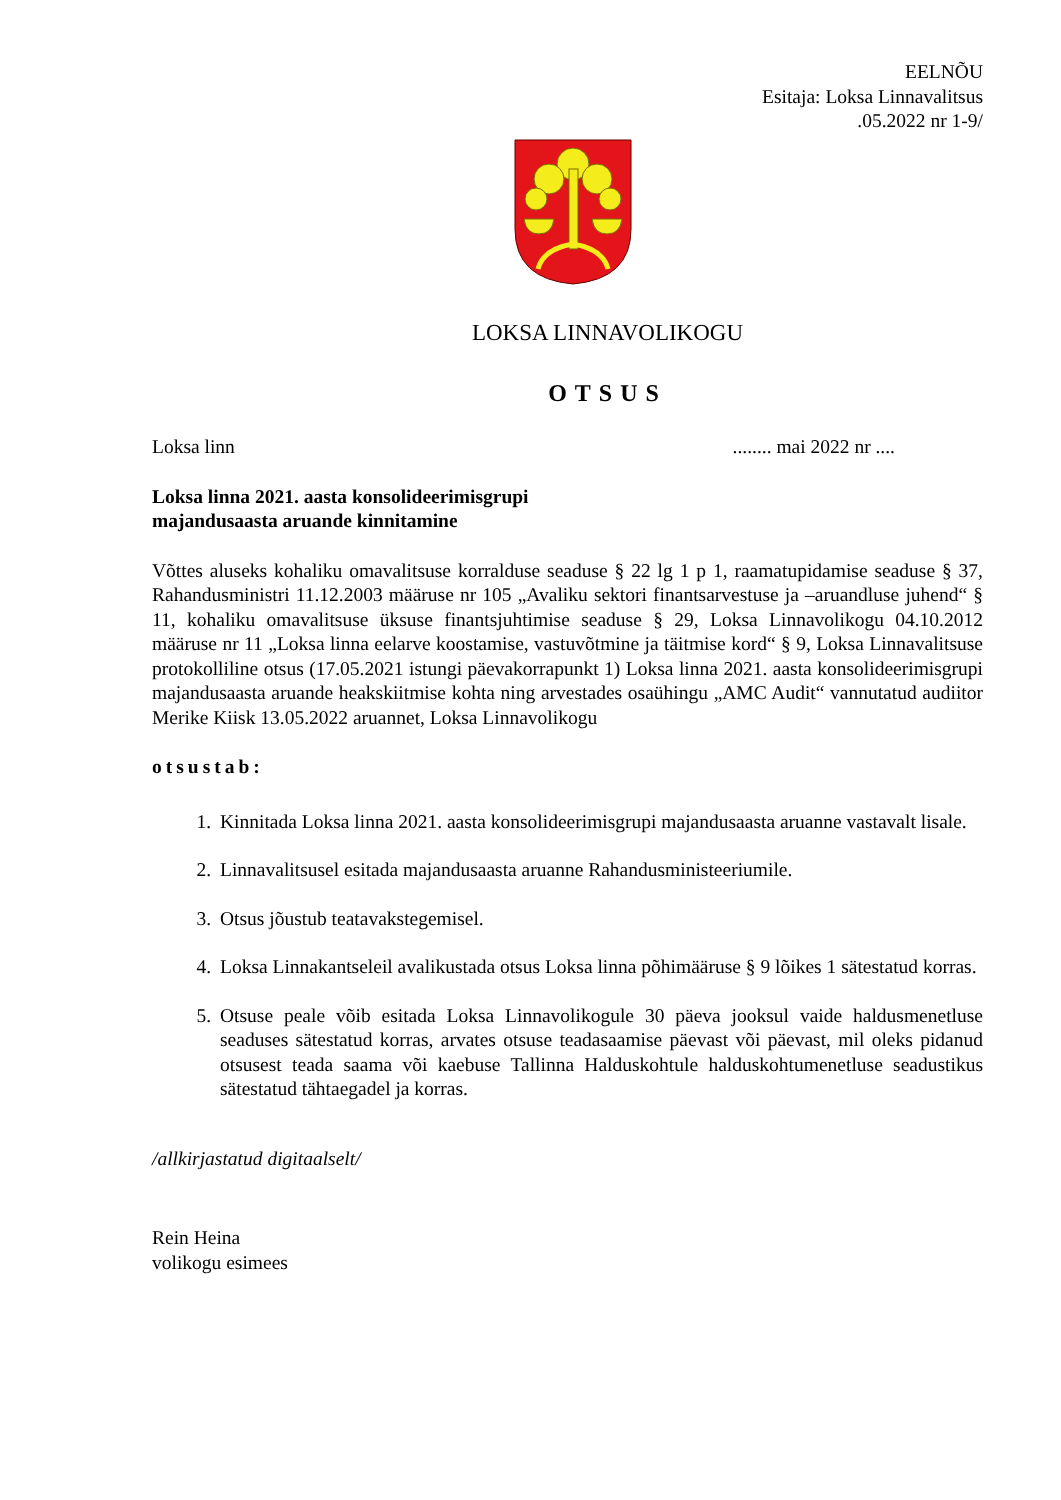EELNÕU
Esitaja: Loksa Linnavalitsus
.05.2022 nr 1-9/
LOKSA LINNAVOLIKOGU
OTSUS
Loksa linn........ mai 2022 nr ....
Loksa linna 2021. aasta konsolideerimisgrupi
majandusaasta aruande kinnitamine
Võttes aluseks kohaliku omavalitsuse korralduse seaduse § 22 lg 1 p 1, raamatupidamise seaduse § 37, Rahandusministri 11.12.2003 määruse nr 105 „Avaliku sektori finantsarvestuse ja –aruandluse juhend“ § 11, kohaliku omavalitsuse üksuse finantsjuhtimise seaduse § 29, Loksa Linnavolikogu 04.10.2012 määruse nr 11 „Loksa linna eelarve koostamise, vastuvõtmine ja täitmise kord“ § 9, Loksa Linnavalitsuse protokolliline otsus (17.05.2021 istungi päevakorrapunkt 1) Loksa linna 2021. aasta konsolideerimisgrupi majandusaasta aruande heakskiitmise kohta ning arvestades osaühingu „AMC Audit“ vannutatud audiitor Merike Kiisk 13.05.2022 aruannet, Loksa Linnavolikogu
otsustab:
1. Kinnitada Loksa linna 2021. aasta konsolideerimisgrupi majandusaasta aruanne vastavalt lisale.
2. Linnavalitsusel esitada majandusaasta aruanne Rahandusministeeriumile.
3. Otsus jõustub teatavakstegemisel.
4. Loksa Linnakantseleil avalikustada otsus Loksa linna põhimääruse § 9 lõikes 1 sätestatud korras.
5. Otsuse peale võib esitada Loksa Linnavolikogule 30 päeva jooksul vaide haldusmenetluse seaduses sätestatud korras, arvates otsuse teadasaamise päevast või päevast, mil oleks pidanud otsusest teada saama või kaebuse Tallinna Halduskohtule halduskohtumenetluse seadustikus sätestatud tähtaegadel ja korras.
/allkirjastatud digitaalselt/
Rein Heina
volikogu esimees